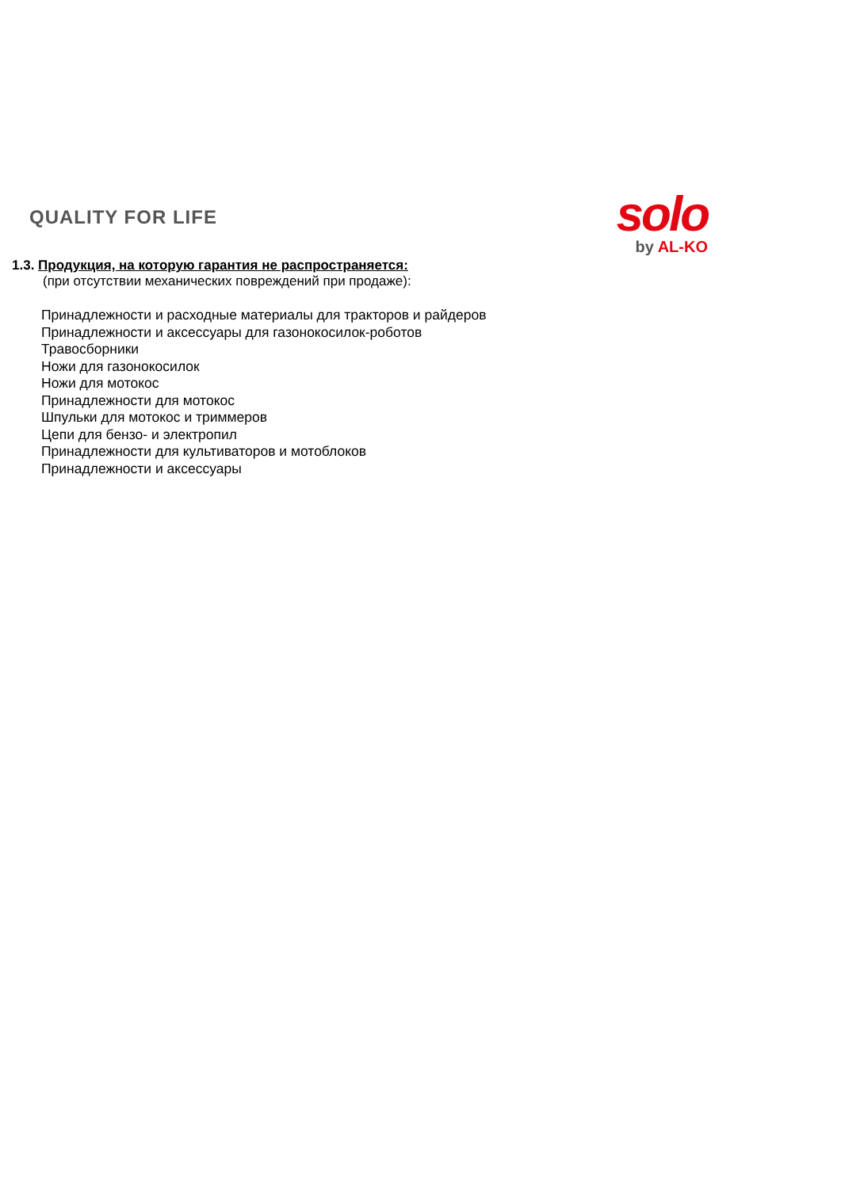QUALITY FOR LIFE
solo
by AL-KO
1.3. Продукция, на которую гарантия не распространяется:
(при отсутствии механических повреждений при продаже):
Принадлежности и расходные материалы для тракторов и райдеров
Принадлежности и аксессуары для газонокосилок-роботов
Травосборники
Ножи для газонокосилок
Ножи для мотокос
Принадлежности для мотокос
Шпульки для мотокос и триммеров
Цепи для бензо- и электропил
Принадлежности для культиваторов и мотоблоков
Принадлежности и аксессуары